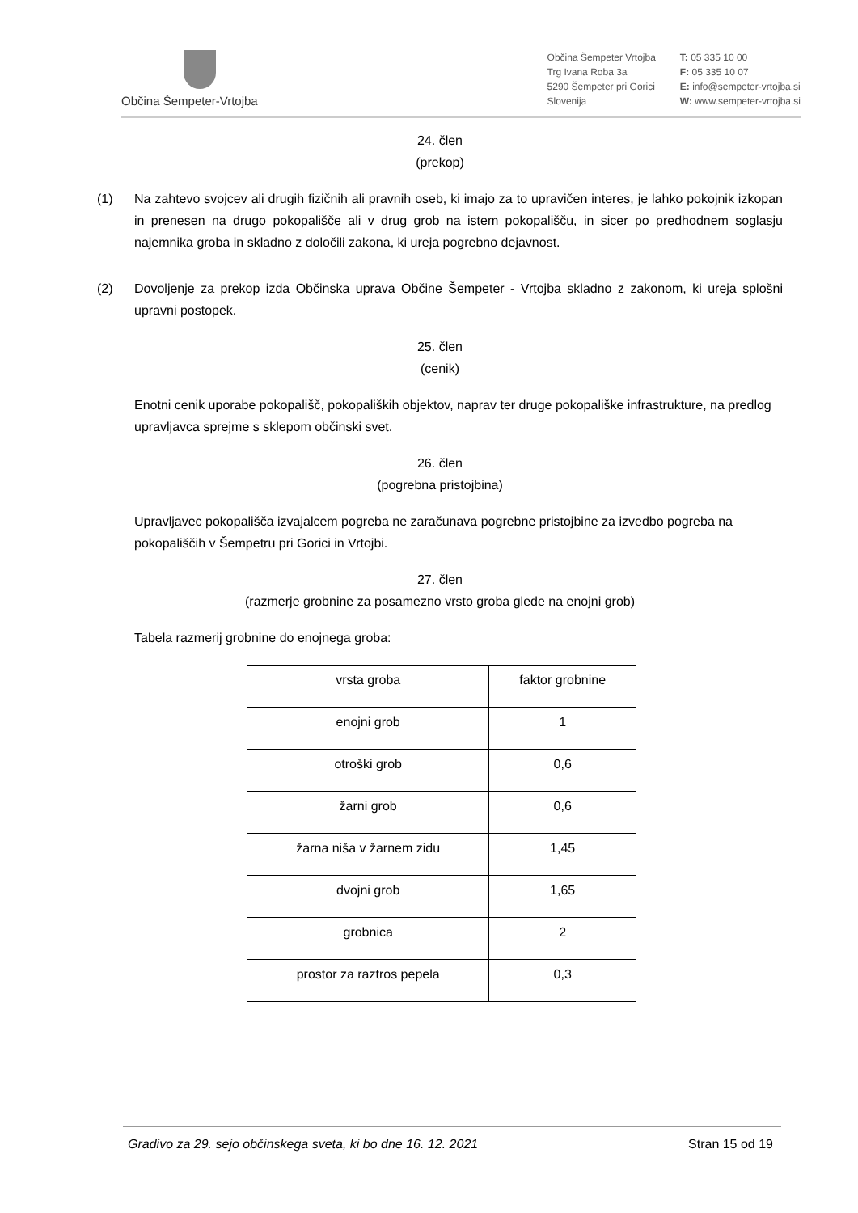Občina Šempeter-Vrtojba
Občina Šempeter Vrtojba
Trg Ivana Roba 3a
5290 Šempeter pri Gorici
Slovenija
T: 05 335 10 00
F: 05 335 10 07
E: info@sempeter-vrtojba.si
W: www.sempeter-vrtojba.si
24. člen
(prekop)
(1) Na zahtevo svojcev ali drugih fizičnih ali pravnih oseb, ki imajo za to upravičen interes, je lahko pokojnik izkopan in prenesen na drugo pokopališče ali v drug grob na istem pokopališču, in sicer po predhodnem soglasju najemnika groba in skladno z določili zakona, ki ureja pogrebno dejavnost.
(2) Dovoljenje za prekop izda Občinska uprava Občine Šempeter - Vrtojba skladno z zakonom, ki ureja splošni upravni postopek.
25. člen
(cenik)
Enotni cenik uporabe pokopališč, pokopaliških objektov, naprav ter druge pokopališke infrastrukture, na predlog upravljavca sprejme s sklepom občinski svet.
26. člen
(pogrebna pristojbina)
Upravljavec pokopališča izvajalcem pogreba ne zaračunava pogrebne pristojbine za izvedbo pogreba na pokopališčih v Šempetru pri Gorici in Vrtojbi.
27. člen
(razmerje grobnine za posamezno vrsto groba glede na enojni grob)
Tabela razmerij grobnine do enojnega groba:
| vrsta groba | faktor grobnine |
| enojni grob | 1 |
| otroški grob | 0,6 |
| žarni grob | 0,6 |
| žarna niša v žarnem zidu | 1,45 |
| dvojni grob | 1,65 |
| grobnica | 2 |
| prostor za raztros pepela | 0,3 |
Gradivo za 29. sejo občinskega sveta, ki bo dne 16. 12. 2021 Stran 15 od 19